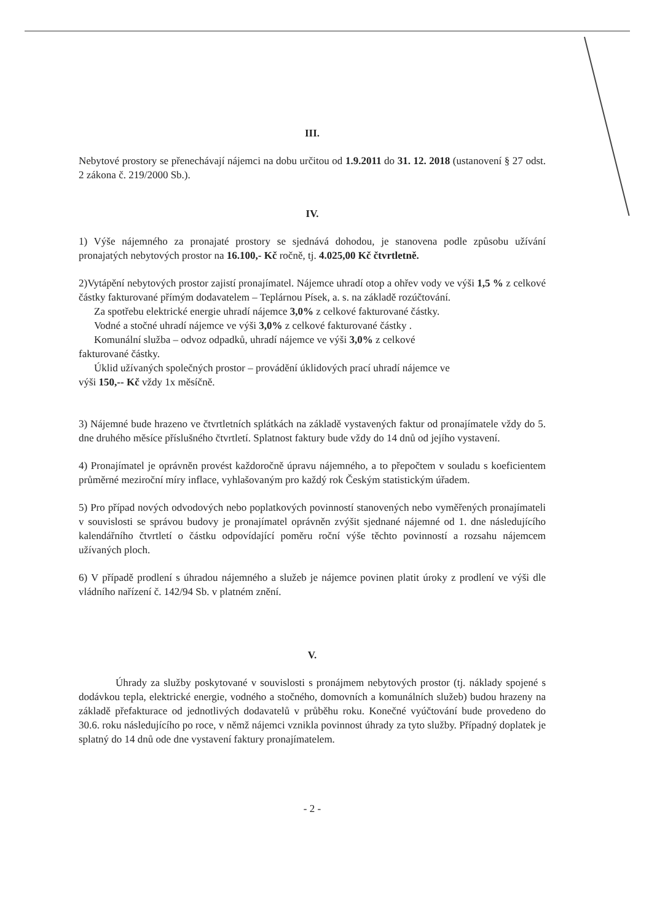III.
Nebytové prostory se přenechávají nájemci na dobu určitou od 1.9.2011 do 31. 12. 2018 (ustanovení § 27 odst. 2 zákona č. 219/2000 Sb.).
IV.
1) Výše nájemného za pronajaté prostory se sjednává dohodou, je stanovena podle způsobu užívání pronajatých nebytových prostor na 16.100,- Kč ročně, tj. 4.025,00 Kč čtvrtletně.
2)Vytápění nebytových prostor zajistí pronajímatel. Nájemce uhradí otop a ohřev vody ve výši 1,5 % z celkové částky fakturované přímým dodavatelem – Teplárnou Písek, a. s. na základě rozúčtování.
Za spotřebu elektrické energie uhradí nájemce 3,0% z celkové fakturované částky.
Vodné a stočné uhradí nájemce ve výši 3,0% z celkové fakturované částky .
Komunální služba – odvoz odpadků, uhradí nájemce ve výši 3,0% z celkové
fakturované částky.
Úklid užívaných společných prostor – provádění úklidových prací uhradí nájemce ve
výši 150,-- Kč vždy 1x měsíčně.
3) Nájemné bude hrazeno ve čtvrtletních splátkách na základě vystavených faktur od pronajímatele vždy do 5. dne druhého měsíce příslušného čtvrtletí. Splatnost faktury bude vždy do 14 dnů od jejího vystavení.
4) Pronajímatel je oprávněn provést každoročně úpravu nájemného, a to přepočtem v souladu s koeficientem průměrné meziroční míry inflace, vyhlašovaným pro každý rok Českým statistickým úřadem.
5) Pro případ nových odvodových nebo poplatkových povinností stanovených nebo vyměřených pronajímateli v souvislosti se správou budovy je pronajímatel oprávněn zvýšit sjednané nájemné od 1. dne následujícího kalendářního čtvrtletí o částku odpovídající poměru roční výše těchto povinností a rozsahu nájemcem užívaných ploch.
6) V případě prodlení s úhradou nájemného a služeb je nájemce povinen platit úroky z prodlení ve výši dle vládního nařízení č. 142/94 Sb. v platném znění.
V.
Úhrady za služby poskytované v souvislosti s pronájmem nebytových prostor (tj. náklady spojené s dodávkou tepla, elektrické energie, vodného a stočného, domovních a komunálních služeb) budou hrazeny na základě přefakturace od jednotlivých dodavatelů v průběhu roku. Konečné vyúčtování bude provedeno do 30.6. roku následujícího po roce, v němž nájemci vznikla povinnost úhrady za tyto služby. Případný doplatek je splatný do 14 dnů ode dne vystavení faktury pronajímatelem.
- 2 -